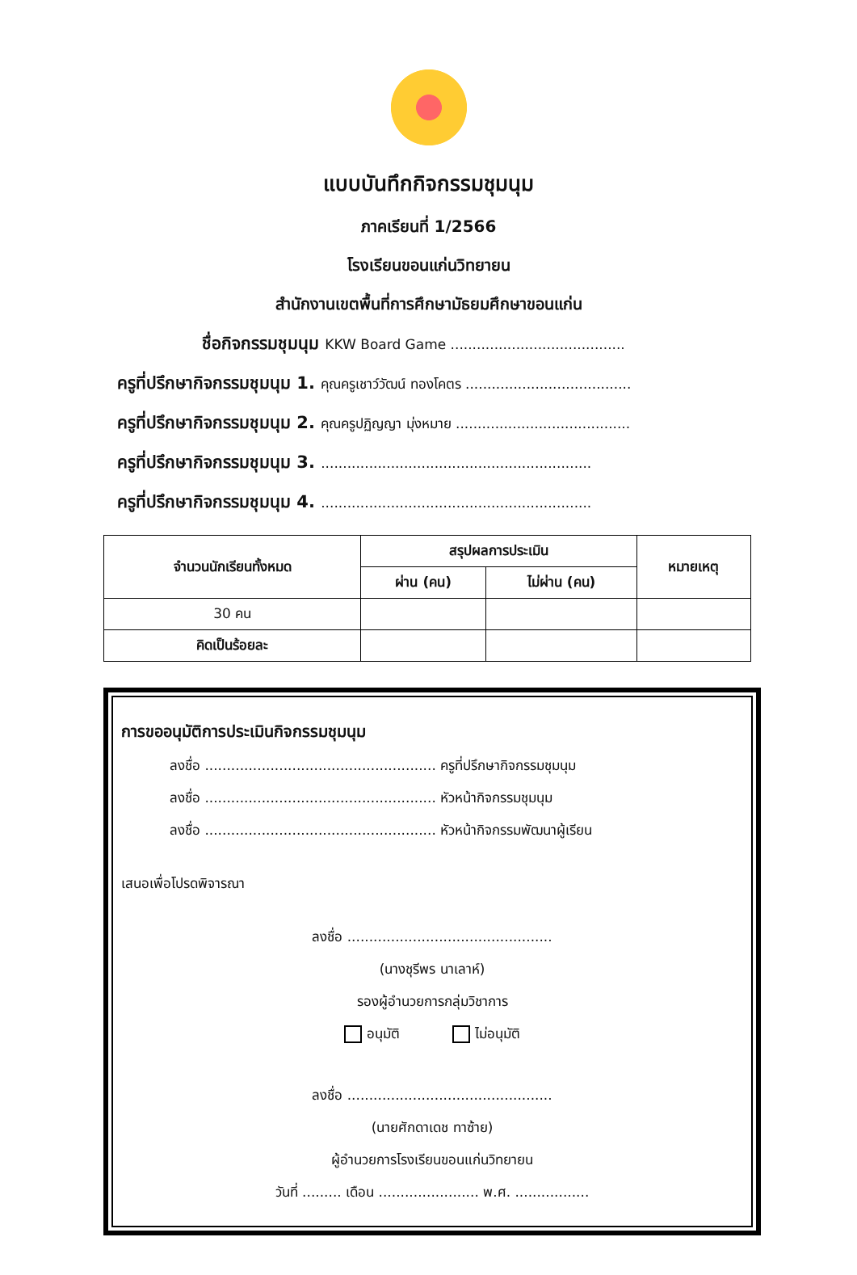แบบบันทึกกิจกรรมชุมนุม
ภาคเรียนที่ 1/2566
โรงเรียนขอนแก่นวิทยายน
สำนักงานเขตพื้นที่การศึกษามัธยมศึกษาขอนแก่น
ชื่อกิจกรรมชุมนุม KKW Board Game ........................................
ครูที่ปรึกษากิจกรรมชุมนุม 1. คุณครูเชาว์วัฒน์ ทองโคตร ......................................
ครูที่ปรึกษากิจกรรมชุมนุม 2. คุณครูปฏิญญา มุ่งหมาย ........................................
ครูที่ปรึกษากิจกรรมชุมนุม 3. ..............................................................
ครูที่ปรึกษากิจกรรมชุมนุม 4. ..............................................................
| จำนวนนักเรียนทั้งหมด | สรุปผลการประเมิน | | หมายเหตุ |
| --- | --- | --- | --- |
| | ผ่าน (คน) | ไม่ผ่าน (คน) | |
| 30 คน | | | |
| คิดเป็นร้อยละ | | | |
การขออนุมัติการประเมินกิจกรรมชุมนุม
ลงชื่อ ..................................................... ครูที่ปรึกษากิจกรรมชุมนุม
ลงชื่อ ..................................................... หัวหน้ากิจกรรมชุมนุม
ลงชื่อ ..................................................... หัวหน้ากิจกรรมพัฒนาผู้เรียน
เสนอเพื่อโปรดพิจารณา
ลงชื่อ ...............................................
(นางชุรีพร นาเลาห์)
รองผู้อำนวยการกลุ่มวิชาการ
อนุมัติ ไม่อนุมัติ
ลงชื่อ ...............................................
(นายศักดาเดช ทาซ้าย)
ผู้อำนวยการโรงเรียนขอนแก่นวิทยายน
วันที่ ......... เดือน ....................... พ.ศ. .................